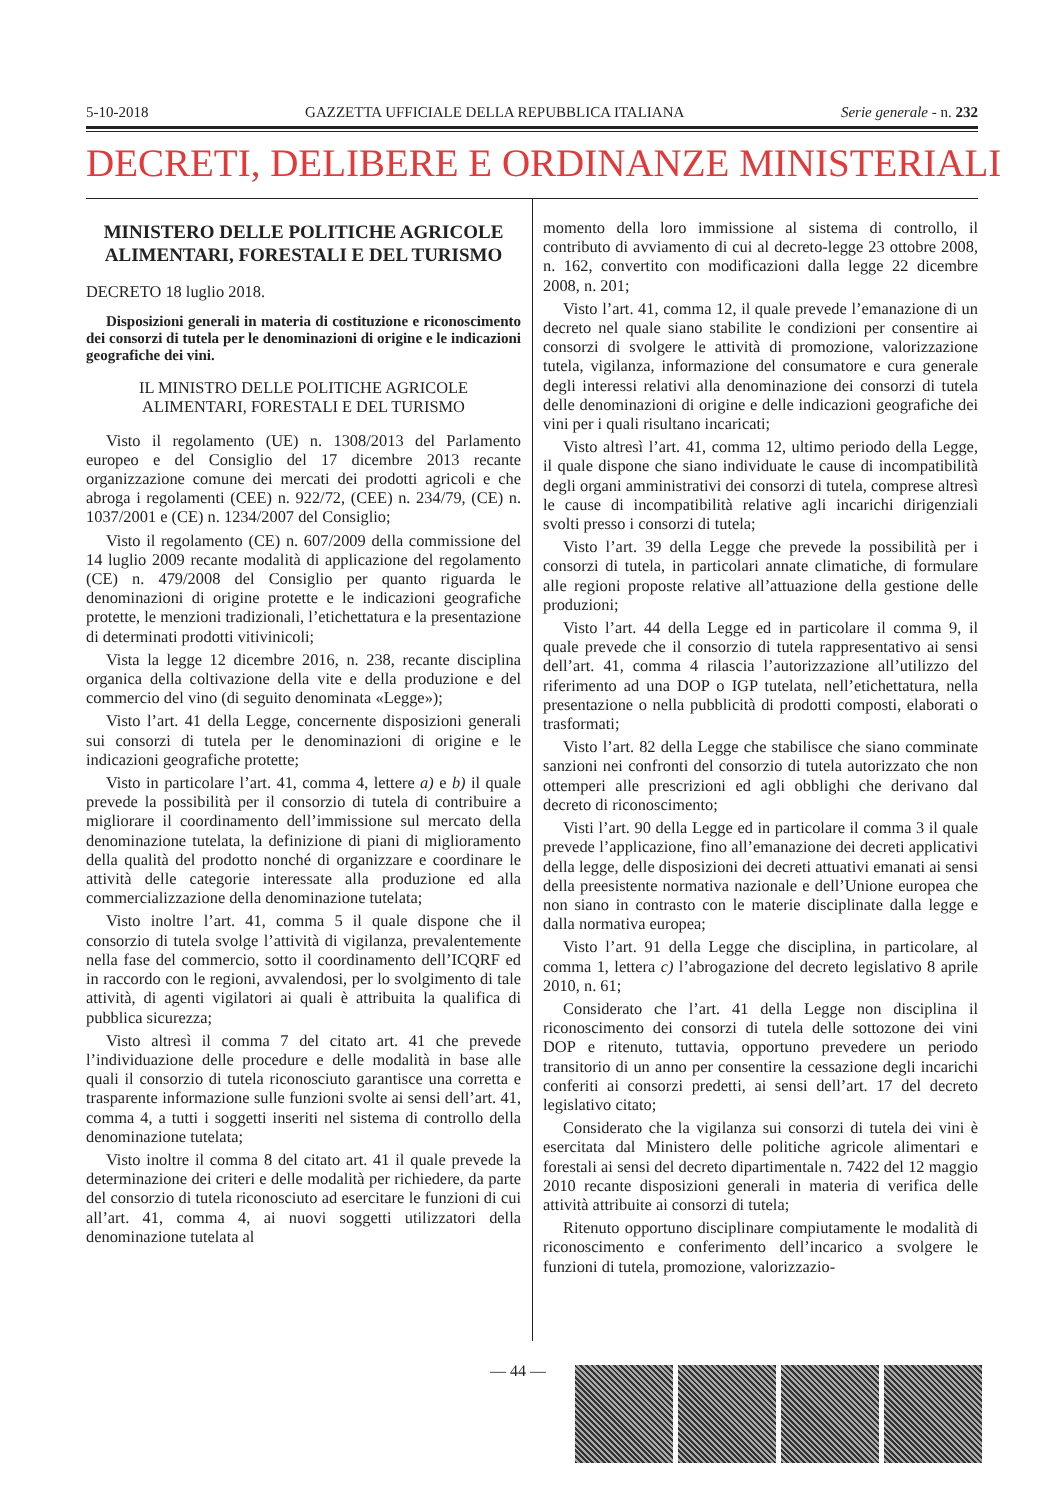5-10-2018 GAZZETTA UFFICIALE DELLA REPUBBLICA ITALIANA Serie generale - n. 232
DECRETI, DELIBERE E ORDINANZE MINISTERIALI
MINISTERO DELLE POLITICHE AGRICOLE ALIMENTARI, FORESTALI E DEL TURISMO
DECRETO 18 luglio 2018.
Disposizioni generali in materia di costituzione e riconoscimento dei consorzi di tutela per le denominazioni di origine e le indicazioni geografiche dei vini.
IL MINISTRO DELLE POLITICHE AGRICOLE
ALIMENTARI, FORESTALI E DEL TURISMO
Visto il regolamento (UE) n. 1308/2013 del Parlamento europeo e del Consiglio del 17 dicembre 2013 recante organizzazione comune dei mercati dei prodotti agricoli e che abroga i regolamenti (CEE) n. 922/72, (CEE) n. 234/79, (CE) n. 1037/2001 e (CE) n. 1234/2007 del Consiglio;
Visto il regolamento (CE) n. 607/2009 della commissione del 14 luglio 2009 recante modalità di applicazione del regolamento (CE) n. 479/2008 del Consiglio per quanto riguarda le denominazioni di origine protette e le indicazioni geografiche protette, le menzioni tradizionali, l’etichettatura e la presentazione di determinati prodotti vitivinicoli;
Vista la legge 12 dicembre 2016, n. 238, recante disciplina organica della coltivazione della vite e della produzione e del commercio del vino (di seguito denominata «Legge»);
Visto l’art. 41 della Legge, concernente disposizioni generali sui consorzi di tutela per le denominazioni di origine e le indicazioni geografiche protette;
Visto in particolare l’art. 41, comma 4, lettere a) e b) il quale prevede la possibilità per il consorzio di tutela di contribuire a migliorare il coordinamento dell’immissione sul mercato della denominazione tutelata, la definizione di piani di miglioramento della qualità del prodotto nonché di organizzare e coordinare le attività delle categorie interessate alla produzione ed alla commercializzazione della denominazione tutelata;
Visto inoltre l’art. 41, comma 5 il quale dispone che il consorzio di tutela svolge l’attività di vigilanza, prevalentemente nella fase del commercio, sotto il coordinamento dell’ICQRF ed in raccordo con le regioni, avvalendosi, per lo svolgimento di tale attività, di agenti vigilatori ai quali è attribuita la qualifica di pubblica sicurezza;
Visto altresì il comma 7 del citato art. 41 che prevede l’individuazione delle procedure e delle modalità in base alle quali il consorzio di tutela riconosciuto garantisce una corretta e trasparente informazione sulle funzioni svolte ai sensi dell’art. 41, comma 4, a tutti i soggetti inseriti nel sistema di controllo della denominazione tutelata;
Visto inoltre il comma 8 del citato art. 41 il quale prevede la determinazione dei criteri e delle modalità per richiedere, da parte del consorzio di tutela riconosciuto ad esercitare le funzioni di cui all’art. 41, comma 4, ai nuovi soggetti utilizzatori della denominazione tutelata al
momento della loro immissione al sistema di controllo, il contributo di avviamento di cui al decreto-legge 23 ottobre 2008, n. 162, convertito con modificazioni dalla legge 22 dicembre 2008, n. 201;
Visto l’art. 41, comma 12, il quale prevede l’emanazione di un decreto nel quale siano stabilite le condizioni per consentire ai consorzi di svolgere le attività di promozione, valorizzazione tutela, vigilanza, informazione del consumatore e cura generale degli interessi relativi alla denominazione dei consorzi di tutela delle denominazioni di origine e delle indicazioni geografiche dei vini per i quali risultano incaricati;
Visto altresì l’art. 41, comma 12, ultimo periodo della Legge, il quale dispone che siano individuate le cause di incompatibilità degli organi amministrativi dei consorzi di tutela, comprese altresì le cause di incompatibilità relative agli incarichi dirigenziali svolti presso i consorzi di tutela;
Visto l’art. 39 della Legge che prevede la possibilità per i consorzi di tutela, in particolari annate climatiche, di formulare alle regioni proposte relative all’attuazione della gestione delle produzioni;
Visto l’art. 44 della Legge ed in particolare il comma 9, il quale prevede che il consorzio di tutela rappresentativo ai sensi dell’art. 41, comma 4 rilascia l’autorizzazione all’utilizzo del riferimento ad una DOP o IGP tutelata, nell’etichettatura, nella presentazione o nella pubblicità di prodotti composti, elaborati o trasformati;
Visto l’art. 82 della Legge che stabilisce che siano comminate sanzioni nei confronti del consorzio di tutela autorizzato che non ottemperi alle prescrizioni ed agli obblighi che derivano dal decreto di riconoscimento;
Visti l’art. 90 della Legge ed in particolare il comma 3 il quale prevede l’applicazione, fino all’emanazione dei decreti applicativi della legge, delle disposizioni dei decreti attuativi emanati ai sensi della preesistente normativa nazionale e dell’Unione europea che non siano in contrasto con le materie disciplinate dalla legge e dalla normativa europea;
Visto l’art. 91 della Legge che disciplina, in particolare, al comma 1, lettera c) l’abrogazione del decreto legislativo 8 aprile 2010, n. 61;
Considerato che l’art. 41 della Legge non disciplina il riconoscimento dei consorzi di tutela delle sottozone dei vini DOP e ritenuto, tuttavia, opportuno prevedere un periodo transitorio di un anno per consentire la cessazione degli incarichi conferiti ai consorzi predetti, ai sensi dell’art. 17 del decreto legislativo citato;
Considerato che la vigilanza sui consorzi di tutela dei vini è esercitata dal Ministero delle politiche agricole alimentari e forestali ai sensi del decreto dipartimentale n. 7422 del 12 maggio 2010 recante disposizioni generali in materia di verifica delle attività attribuite ai consorzi di tutela;
Ritenuto opportuno disciplinare compiutamente le modalità di riconoscimento e conferimento dell’incarico a svolgere le funzioni di tutela, promozione, valorizzazio-
— 44 —